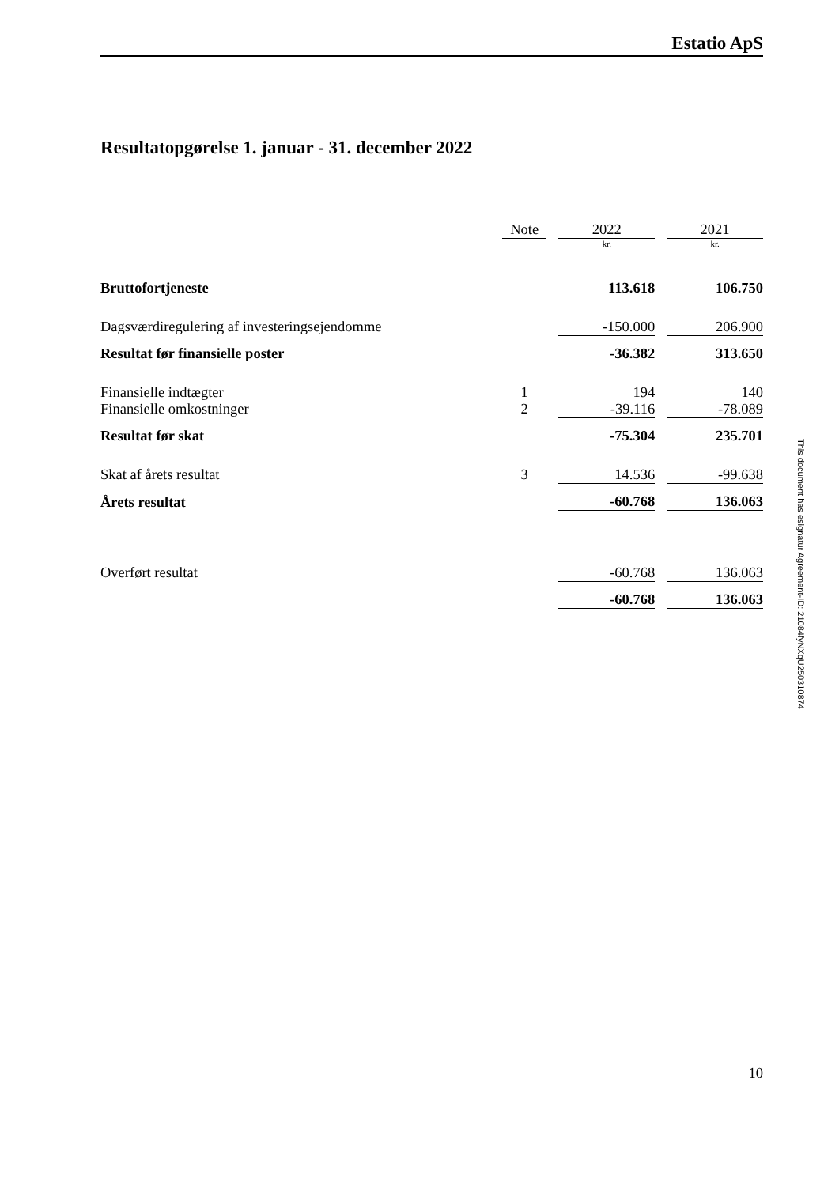Estatio ApS
Resultatopgørelse 1. januar - 31. december 2022
| | Note | | 2022 | | 2021 |
| --- | --- | --- | --- | --- | --- |
| | | | kr. | | kr. |
| Bruttofortjeneste | | | 113.618 | | 106.750 |
| Dagsværdiregulering af investeringsejendomme | | | -150.000 | | 206.900 |
| Resultat før finansielle poster | | | -36.382 | | 313.650 |
| Finansielle indtægter | 1 | | 194 | | 140 |
| Finansielle omkostninger | 2 | | -39.116 | | -78.089 |
| Resultat før skat | | | -75.304 | | 235.701 |
| Skat af årets resultat | 3 | | 14.536 | | -99.638 |
| Årets resultat | | | -60.768 | | 136.063 |
| Overført resultat | | | -60.768 | | 136.063 |
| | | | -60.768 | | 136.063 |
10
This document has esignatur Agreement-ID: 21084fyNXqU250310874